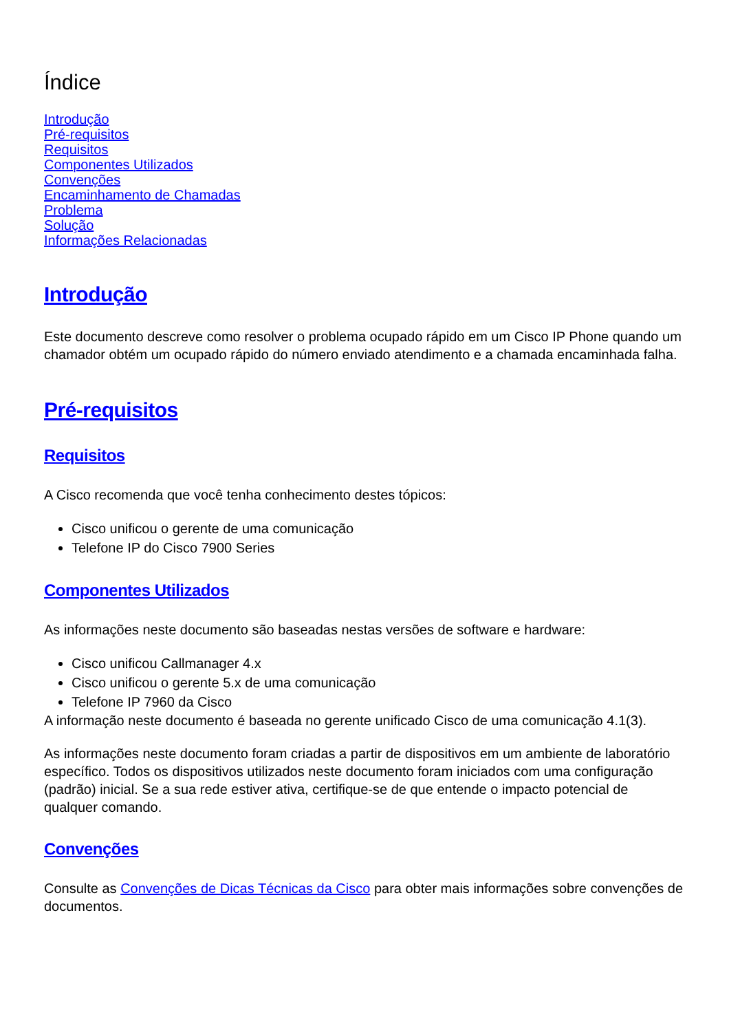Índice
Introdução
Pré-requisitos
Requisitos
Componentes Utilizados
Convenções
Encaminhamento de Chamadas
Problema
Solução
Informações Relacionadas
Introdução
Este documento descreve como resolver o problema ocupado rápido em um Cisco IP Phone quando um chamador obtém um ocupado rápido do número enviado atendimento e a chamada encaminhada falha.
Pré-requisitos
Requisitos
A Cisco recomenda que você tenha conhecimento destes tópicos:
Cisco unificou o gerente de uma comunicação
Telefone IP do Cisco 7900 Series
Componentes Utilizados
As informações neste documento são baseadas nestas versões de software e hardware:
Cisco unificou Callmanager 4.x
Cisco unificou o gerente 5.x de uma comunicação
Telefone IP 7960 da Cisco
A informação neste documento é baseada no gerente unificado Cisco de uma comunicação 4.1(3).
As informações neste documento foram criadas a partir de dispositivos em um ambiente de laboratório específico. Todos os dispositivos utilizados neste documento foram iniciados com uma configuração (padrão) inicial. Se a sua rede estiver ativa, certifique-se de que entende o impacto potencial de qualquer comando.
Convenções
Consulte as Convenções de Dicas Técnicas da Cisco para obter mais informações sobre convenções de documentos.